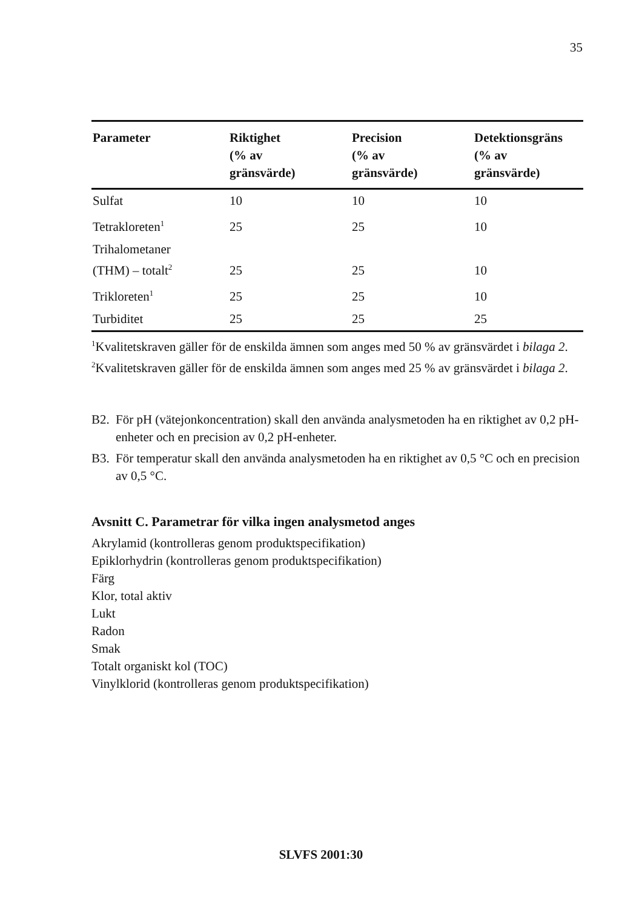35
| Parameter | Riktighet (% av gränsvärde) | Precision (% av gränsvärde) | Detektionsgräns (% av gränsvärde) |
| --- | --- | --- | --- |
| Sulfat | 10 | 10 | 10 |
| Tetrakloreten<sup>1</sup> | 25 | 25 | 10 |
| Trihalometaner (THM) – totalt<sup>2</sup> | 25 | 25 | 10 |
| Trikloreten<sup>1</sup> | 25 | 25 | 10 |
| Turbiditet | 25 | 25 | 25 |
<sup>1</sup> Kvalitetskraven gäller för de enskilda ämnen som anges med 50 % av gränsvärdet i bilaga 2.
<sup>2</sup> Kvalitetskraven gäller för de enskilda ämnen som anges med 25 % av gränsvärdet i bilaga 2.
B2. För pH (vätejonkoncentration) skall den använda analysmetoden ha en riktighet av 0,2 pH-enheter och en precision av 0,2 pH-enheter.
B3. För temperatur skall den använda analysmetoden ha en riktighet av 0,5 °C och en precision av 0,5 °C.
Avsnitt C. Parametrar för vilka ingen analysmetod anges
Akrylamid (kontrolleras genom produktspecifikation)
Epiklorhydrin (kontrolleras genom produktspecifikation)
Färg
Klor, total aktiv
Lukt
Radon
Smak
Totalt organiskt kol (TOC)
Vinylklorid (kontrolleras genom produktspecifikation)
SLVFS 2001:30